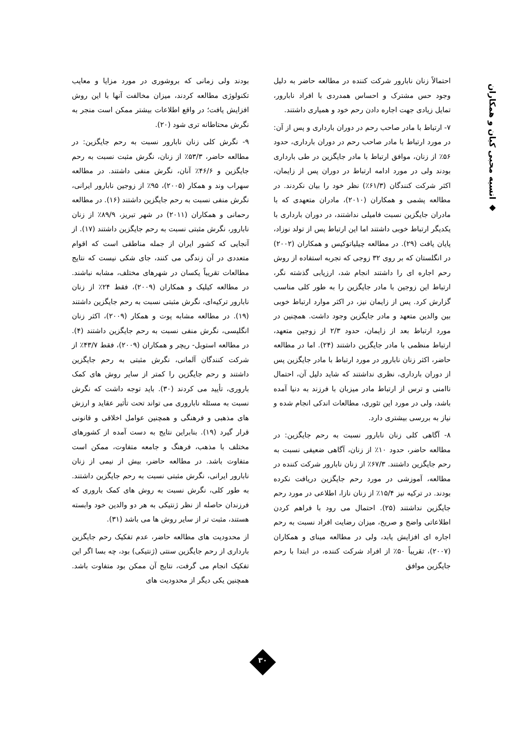◆ انسیه محبی کیان و همکاران
احتمالاً زنان نابارور شرکت کننده در مطالعه حاضر به دلیل وجود حس مشترک و احساس همدردی با افراد نابارور، تمایل زیادی جهت اجاره دادن رحم خود و همیاری داشتند.
۷- ارتباط با مادر صاحب رحم در دوران بارداری و پس از آن: در مورد ارتباط با مادر صاحب رحم در دوران بارداری، حدود ۵۶٪ از زنان، موافق ارتباط با مادر جایگزین در طی بارداری بودند ولی در مورد ادامه ارتباط در دوران پس از زایمان، اکثر شرکت کنندگان (۶۱/۳٪) نظر خود را بیان نکردند. در مطالعه پشمی و همکاران (۲۰۱۰)، مادران متعهدی که با مادران جایگزین نسبت فامیلی نداشتند، در دوران بارداری با یکدیگر ارتباط خوبی داشتند اما این ارتباط پس از تولد نوزاد، پایان یافت (۲۹). در مطالعه چیلیاتوکیس و همکاران (۲۰۰۲) در انگلستان که بر روی ۳۲ زوجی که تجربه استفاده از روش رحم اجاره ای را داشتند انجام شد، ارزیابی گذشته نگر، ارتباط این زوجین با مادر جایگزین را به طور کلی مناسب گزارش کرد. پس از زایمان نیز، در اکثر موارد ارتباط خوبی بین والدین متعهد و مادر جایگزین وجود داشت. همچنین در مورد ارتباط بعد از زایمان، حدود ۲/۳ از زوجین متعهد، ارتباط منظمی با مادر جایگزین داشتند (۲۴). اما در مطالعه حاضر، اکثر زنان نابارور در مورد ارتباط با مادر جایگزین پس از دوران بارداری، نظری نداشتند که شاید دلیل آن، احتمال ناامنی و ترس از ارتباط مادر میزبان با فرزند به دنیا آمده باشد، ولی در مورد این تئوری، مطالعات اندکی انجام شده و نیاز به بررسی بیشتری دارد.
۸- آگاهی کلی زنان نابارور نسبت به رحم جایگزین: در مطالعه حاضر، حدود ۱۰٪ از زنان، آگاهی ضعیفی نسبت به رحم جایگزین داشتند. ۶۷/۳٪ از زنان نابارور شرکت کننده در مطالعه، آموزشی در مورد رحم جایگزین دریافت نکرده بودند. در ترکیه نیز ۱۵/۴٪ از زنان نازا، اطلاعی در مورد رحم جایگزین نداشتند (۲۵). احتمال می رود با فراهم کردن اطلاعاتی واضح و صریح، میزان رضایت افراد نسبت به رحم اجاره ای افزایش یابد، ولی در مطالعه مینای و همکاران (۲۰۰۷)، تقریباً ۵۰٪ از افراد شرکت کننده، در ابتدا با رحم جایگزین موافق
بودند ولی زمانی که بروشوری در مورد مزایا و معایب تکنولوژی مطالعه کردند، میزان مخالفت آنها با این روش افزایش یافت؛ در واقع اطلاعات بیشتر ممکن است منجر به نگرش محتاطانه تری شود (۲۰).
۹- نگرش کلی زنان نابارور نسبت به رحم جایگزین: در مطالعه حاضر، ۵۳/۳٪ از زنان، نگرش مثبت نسبت به رحم جایگزین و ۴۶/۶٪ آنان، نگرش منفی داشتند. در مطالعه سهراب وند و همکار (۲۰۰۵)، ۹۵٪ از زوجین نابارور ایرانی، نگرش منفی نسبت به رحم جایگزین داشتند (۱۶). در مطالعه رحمانی و همکاران (۲۰۱۱) در شهر تبریز، ۸۹/۹٪ از زنان نابارور، نگرش مثبتی نسبت به رحم جایگزین داشتند (۱۷). از آنجایی که کشور ایران از جمله مناطقی است که اقوام متعددی در آن زندگی می کنند، جای شکی نیست که نتایج مطالعات تقریباً یکسان در شهرهای مختلف، مشابه نباشند. در مطالعه کیلیک و همکاران (۲۰۰۹)، فقط ۲۴٪ از زنان نابارور ترکیه‌ای، نگرش مثبتی نسبت به رحم جایگزین داشتند (۱۹). در مطالعه مشابه پوت و همکار (۲۰۰۹)، اکثر زنان انگلیسی، نگرش منفی نسبت به رحم جایگزین داشتند (۴). در مطالعه استوبل- ریچر و همکاران (۲۰۰۹)، فقط ۴۳/۷٪ از شرکت کنندگان آلمانی، نگرش مثبتی به رحم جایگزین داشتند و رحم جایگزین را کمتر از سایر روش های کمک باروری، تأیید می کردند (۳۰). باید توجه داشت که نگرش نسبت به مسئله ناباروری می تواند تحت تأثیر عقاید و ارزش های مذهبی و فرهنگی و همچنین عوامل اخلاقی و قانونی قرار گیرد (۱۹). بنابراین نتایج به دست آمده از کشورهای مختلف با مذهب، فرهنگ و جامعه متفاوت، ممکن است متفاوت باشد. در مطالعه حاضر، بیش از نیمی از زنان نابارور ایرانی، نگرش مثبتی نسبت به رحم جایگزین داشتند. به طور کلی، نگرش نسبت به روش های کمک باروری که فرزندان حاصله از نظر ژنتیکی به هر دو والدین خود وابسته هستند، مثبت تر از سایر روش ها می باشد (۳۱).
از محدودیت های مطالعه حاضر، عدم تفکیک رحم جایگزین بارداری از رحم جایگزین سنتی (ژنتیکی) بود، چه بسا اگر این تفکیک انجام می گرفت، نتایج آن ممکن بود متفاوت باشد. همچنین یکی دیگر از محدودیت های
۳۰